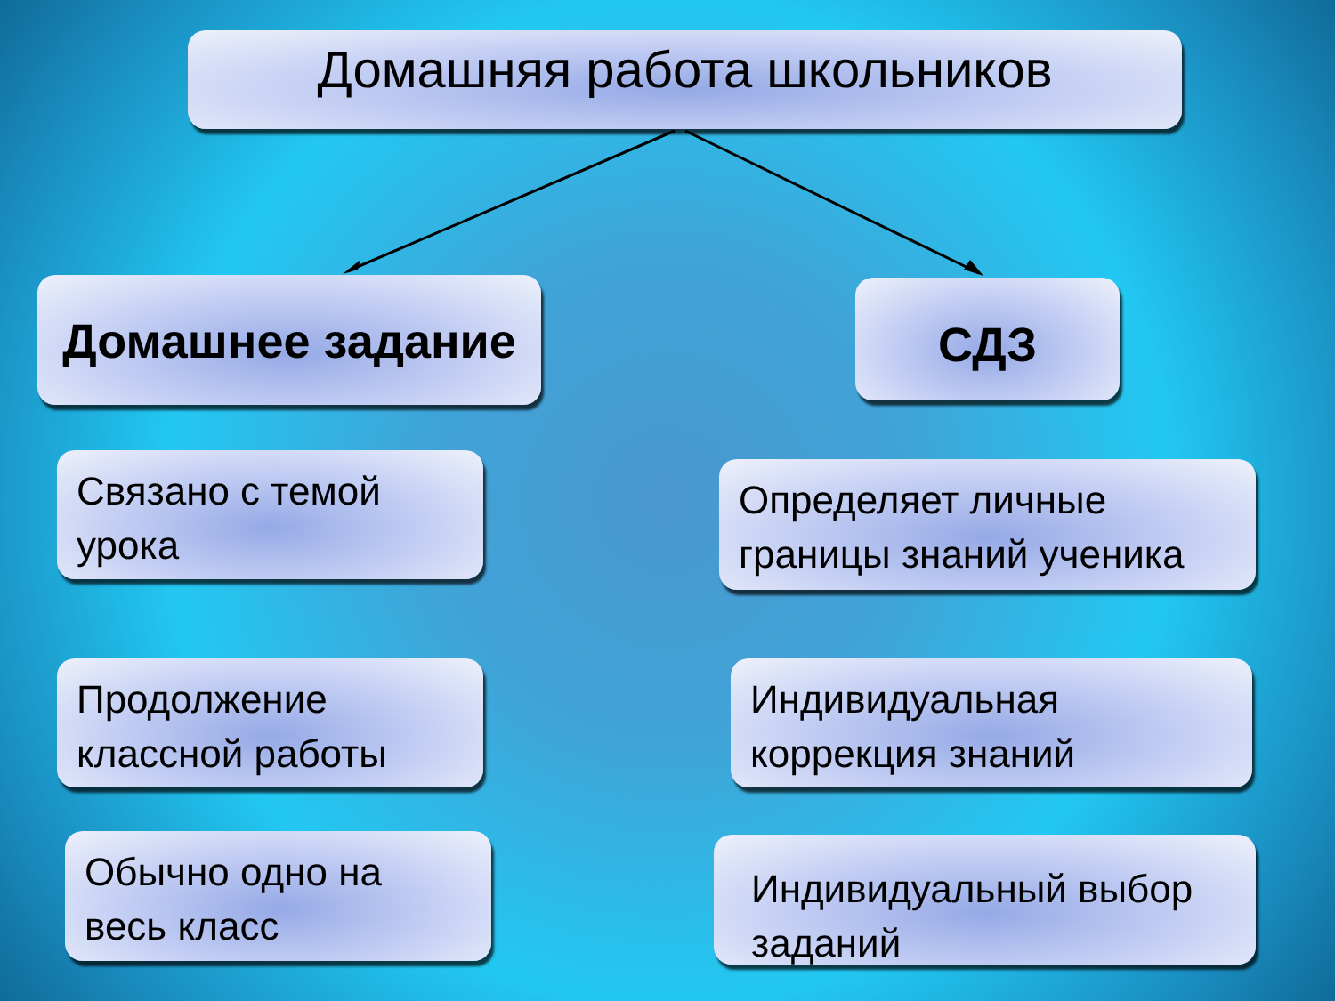Домашняя работа школьников
Домашнее задание СДЗ
Связано с темой урока
Определяет личные границы знаний ученика
Продолжение классной работы
Индивидуальная коррекция знаний
Обычно одно на весь класс
Индивидуальный выбор заданий